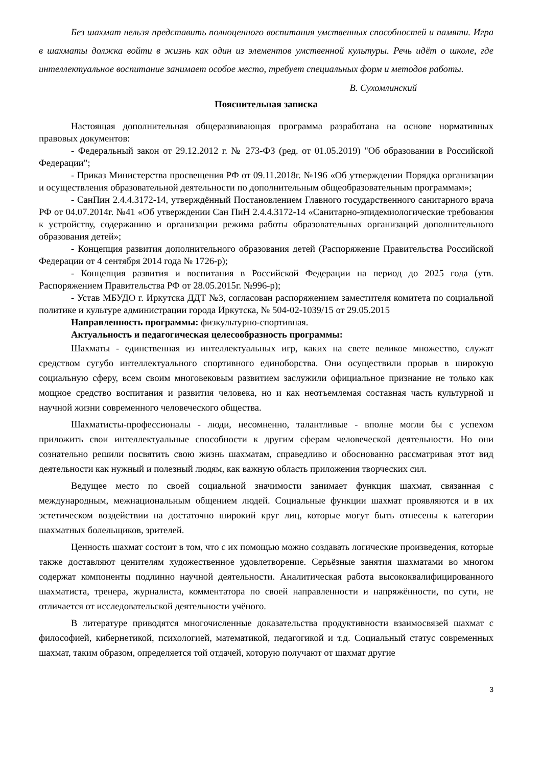Без шахмат нельзя представить полноценного воспитания умственных способностей и памяти. Игра в шахматы должка войти в жизнь как один из элементов умственной культуры. Речь идёт о школе, где интеллектуальное воспитание занимает особое место, требует специальных форм и методов работы.
В. Сухомлинский
Пояснительная записка
Настоящая дополнительная общеразвивающая программа разработана на основе нормативных правовых документов:
- Федеральный закон от 29.12.2012 г. № 273-ФЗ (ред. от 01.05.2019) "Об образовании в Российской Федерации";
- Приказ Министерства просвещения РФ от 09.11.2018г. №196 «Об утверждении Порядка организации и осуществления образовательной деятельности по дополнительным общеобразовательным программам»;
- СанПин 2.4.4.3172-14, утверждённый Постановлением Главного государственного санитарного врача РФ от 04.07.2014г. №41 «Об утверждении Сан ПиН 2.4.4.3172-14 «Санитарно-эпидемиологические требования к устройству, содержанию и организации режима работы образовательных организаций дополнительного образования детей»;
- Концепция развития дополнительного образования детей (Распоряжение Правительства Российской Федерации от 4 сентября 2014 года № 1726-р);
- Концепция развития и воспитания в Российской Федерации на период до 2025 года (утв. Распоряжением Правительства РФ от 28.05.2015г. №996-р);
- Устав МБУДО г. Иркутска ДДТ №3, согласован распоряжением заместителя комитета по социальной политике и культуре администрации города Иркутска, № 504-02-1039/15 от 29.05.2015
Направленность программы: физкультурно-спортивная.
Актуальность и педагогическая целесообразность программы:
Шахматы - единственная из интеллектуальных игр, каких на свете великое множество, служат средством сугубо интеллектуального спортивного единоборства. Они осуществили прорыв в широкую социальную сферу, всем своим многовековым развитием заслужили официальное признание не только как мощное средство воспитания и развития человека, но и как неотъемлемая составная часть культурной и научной жизни современного человеческого общества.
Шахматисты-профессионалы - люди, несомненно, талантливые - вполне могли бы с успехом приложить свои интеллектуальные способности к другим сферам человеческой деятельности. Но они сознательно решили посвятить свою жизнь шахматам, справедливо и обоснованно рассматривая этот вид деятельности как нужный и полезный людям, как важную область приложения творческих сил.
Ведущее место по своей социальной значимости занимает функция шахмат, связанная с международным, межнациональным общением людей. Социальные функции шахмат проявляются и в их эстетическом воздействии на достаточно широкий круг лиц, которые могут быть отнесены к категории шахматных болельщиков, зрителей.
Ценность шахмат состоит в том, что с их помощью можно создавать логические произведения, которые также доставляют ценителям художественное удовлетворение. Серьёзные занятия шахматами во многом содержат компоненты подлинно научной деятельности. Аналитическая работа высококвалифицированного шахматиста, тренера, журналиста, комментатора по своей направленности и напряжённости, по сути, не отличается от исследовательской деятельности учёного.
В литературе приводятся многочисленные доказательства продуктивности взаимосвязей шахмат с философией, кибернетикой, психологией, математикой, педагогикой и т.д. Социальный статус современных шахмат, таким образом, определяется той отдачей, которую получают от шахмат другие
3